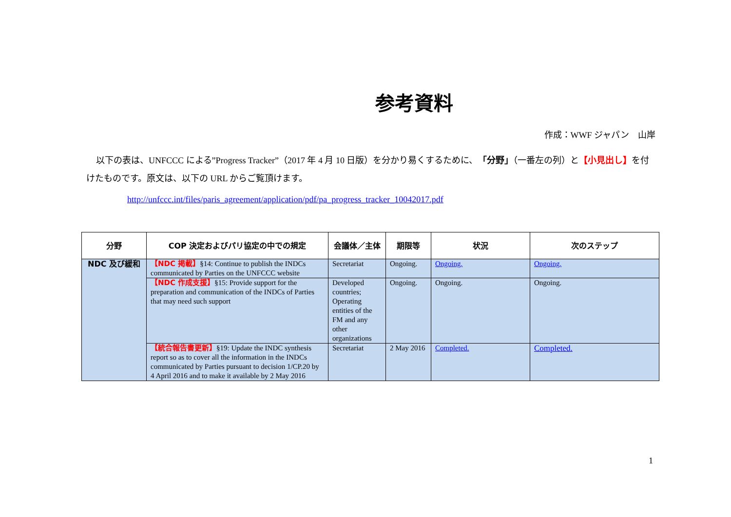参考資料
作成：WWF ジャパン　山岸
以下の表は、UNFCCC による”Progress Tracker”（2017 年 4 月 10 日版）を分かり易くするために、「分野」（一番左の列）と【小見出し】を付けたものです。原文は、以下の URL からご覧頂けます。
http://unfccc.int/files/paris_agreement/application/pdf/pa_progress_tracker_10042017.pdf
| 分野 | COP 決定およびパリ協定の中での規定 | 会議体／主体 | 期限等 | 状況 | 次のステップ |
| --- | --- | --- | --- | --- | --- |
| NDC 及び緩和 | 【NDC 掲載】 §14: Continue to publish the INDCs communicated by Parties on the UNFCCC website | Secretariat | Ongoing. | Ongoing. | Ongoing. |
| | 【NDC 作成支援】 §15: Provide support for the preparation and communication of the INDCs of Parties that may need such support | Developed countries; Operating entities of the FM and any other organizations | Ongoing. | Ongoing. | Ongoing. |
| | 【統合報告書更新】 §19: Update the INDC synthesis report so as to cover all the information in the INDCs communicated by Parties pursuant to decision 1/CP.20 by 4 April 2016 and to make it available by 2 May 2016 | Secretariat | 2 May 2016 | Completed. | Completed. |
1